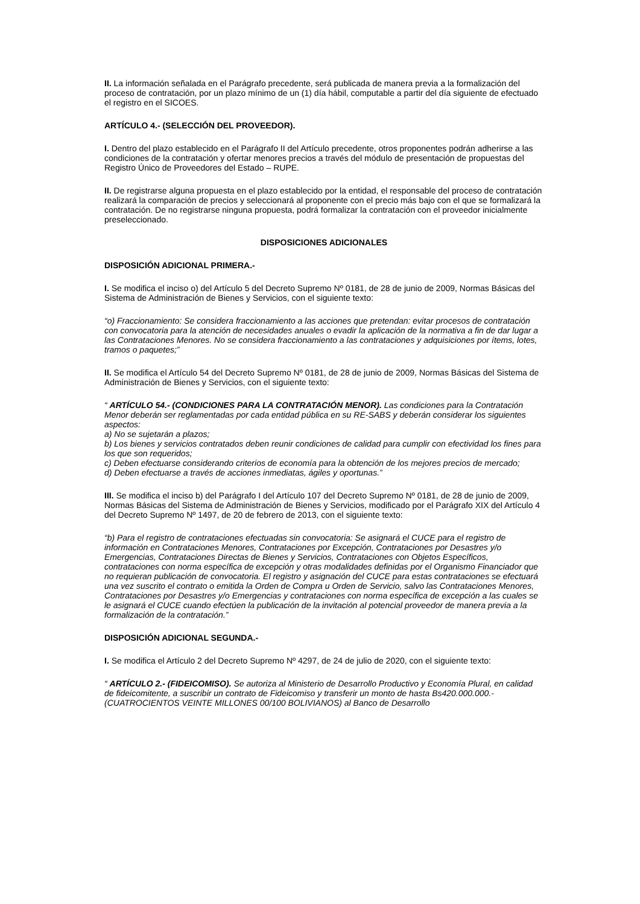II. La información señalada en el Parágrafo precedente, será publicada de manera previa a la formalización del proceso de contratación, por un plazo mínimo de un (1) día hábil, computable a partir del día siguiente de efectuado el registro en el SICOES.
ARTÍCULO 4.- (SELECCIÓN DEL PROVEEDOR).
I. Dentro del plazo establecido en el Parágrafo II del Artículo precedente, otros proponentes podrán adherirse a las condiciones de la contratación y ofertar menores precios a través del módulo de presentación de propuestas del Registro Único de Proveedores del Estado – RUPE.
II. De registrarse alguna propuesta en el plazo establecido por la entidad, el responsable del proceso de contratación realizará la comparación de precios y seleccionará al proponente con el precio más bajo con el que se formalizará la contratación. De no registrarse ninguna propuesta, podrá formalizar la contratación con el proveedor inicialmente preseleccionado.
DISPOSICIONES ADICIONALES
DISPOSICIÓN ADICIONAL PRIMERA.-
I. Se modifica el inciso o) del Artículo 5 del Decreto Supremo Nº 0181, de 28 de junio de 2009, Normas Básicas del Sistema de Administración de Bienes y Servicios, con el siguiente texto:
“o) Fraccionamiento: Se considera fraccionamiento a las acciones que pretendan: evitar procesos de contratación con convocatoria para la atención de necesidades anuales o evadir la aplicación de la normativa a fin de dar lugar a las Contrataciones Menores. No se considera fraccionamiento a las contrataciones y adquisiciones por ítems, lotes, tramos o paquetes;”
II. Se modifica el Artículo 54 del Decreto Supremo Nº 0181, de 28 de junio de 2009, Normas Básicas del Sistema de Administración de Bienes y Servicios, con el siguiente texto:
“ ARTÍCULO 54.- (CONDICIONES PARA LA CONTRATACIÓN MENOR). Las condiciones para la Contratación Menor deberán ser reglamentadas por cada entidad pública en su RE-SABS y deberán considerar los siguientes aspectos:
a) No se sujetarán a plazos;
b) Los bienes y servicios contratados deben reunir condiciones de calidad para cumplir con efectividad los fines para los que son requeridos;
c) Deben efectuarse considerando criterios de economía para la obtención de los mejores precios de mercado;
d) Deben efectuarse a través de acciones inmediatas, ágiles y oportunas.”
III. Se modifica el inciso b) del Parágrafo I del Artículo 107 del Decreto Supremo Nº 0181, de 28 de junio de 2009, Normas Básicas del Sistema de Administración de Bienes y Servicios, modificado por el Parágrafo XIX del Artículo 4 del Decreto Supremo Nº 1497, de 20 de febrero de 2013, con el siguiente texto:
“b) Para el registro de contrataciones efectuadas sin convocatoria: Se asignará el CUCE para el registro de información en Contrataciones Menores, Contrataciones por Excepción, Contrataciones por Desastres y/o Emergencias, Contrataciones Directas de Bienes y Servicios, Contrataciones con Objetos Específicos, contrataciones con norma específica de excepción y otras modalidades definidas por el Organismo Financiador que no requieran publicación de convocatoria. El registro y asignación del CUCE para estas contrataciones se efectuará una vez suscrito el contrato o emitida la Orden de Compra u Orden de Servicio, salvo las Contrataciones Menores, Contrataciones por Desastres y/o Emergencias y contrataciones con norma específica de excepción a las cuales se le asignará el CUCE cuando efectúen la publicación de la invitación al potencial proveedor de manera previa a la formalización de la contratación.”
DISPOSICIÓN ADICIONAL SEGUNDA.-
I. Se modifica el Artículo 2 del Decreto Supremo Nº 4297, de 24 de julio de 2020, con el siguiente texto:
“ ARTÍCULO 2.- (FIDEICOMISO). Se autoriza al Ministerio de Desarrollo Productivo y Economía Plural, en calidad de fideicomitente, a suscribir un contrato de Fideicomiso y transferir un monto de hasta Bs420.000.000.- (CUATROCIENTOS VEINTE MILLONES 00/100 BOLIVIANOS) al Banco de Desarrollo